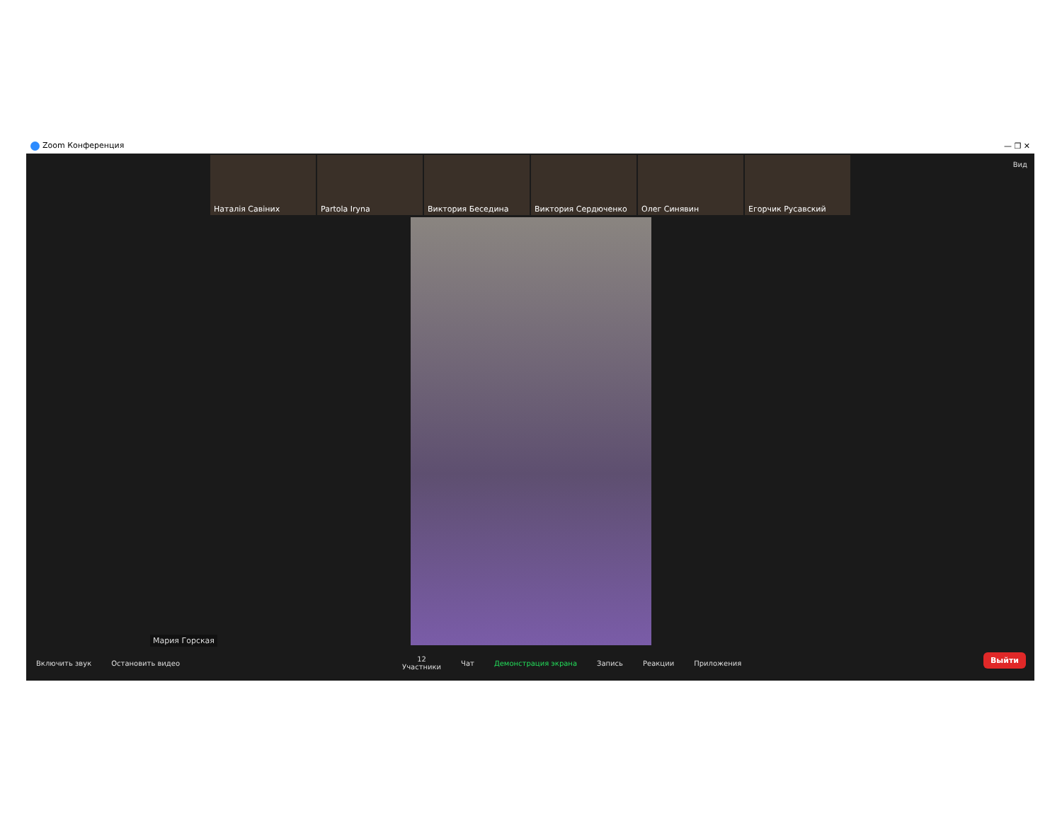Zoom Конференция — ❐ ✕
Вид
Наталія Савіних Partola Iryna Виктория Беседина Виктория Сердюченко Олег Синявин Егорчик Русавский
Мария Горская
Включить звук Остановить видео 12
Участники Чат Демонстрация экрана Запись Реакции Приложения
Выйти